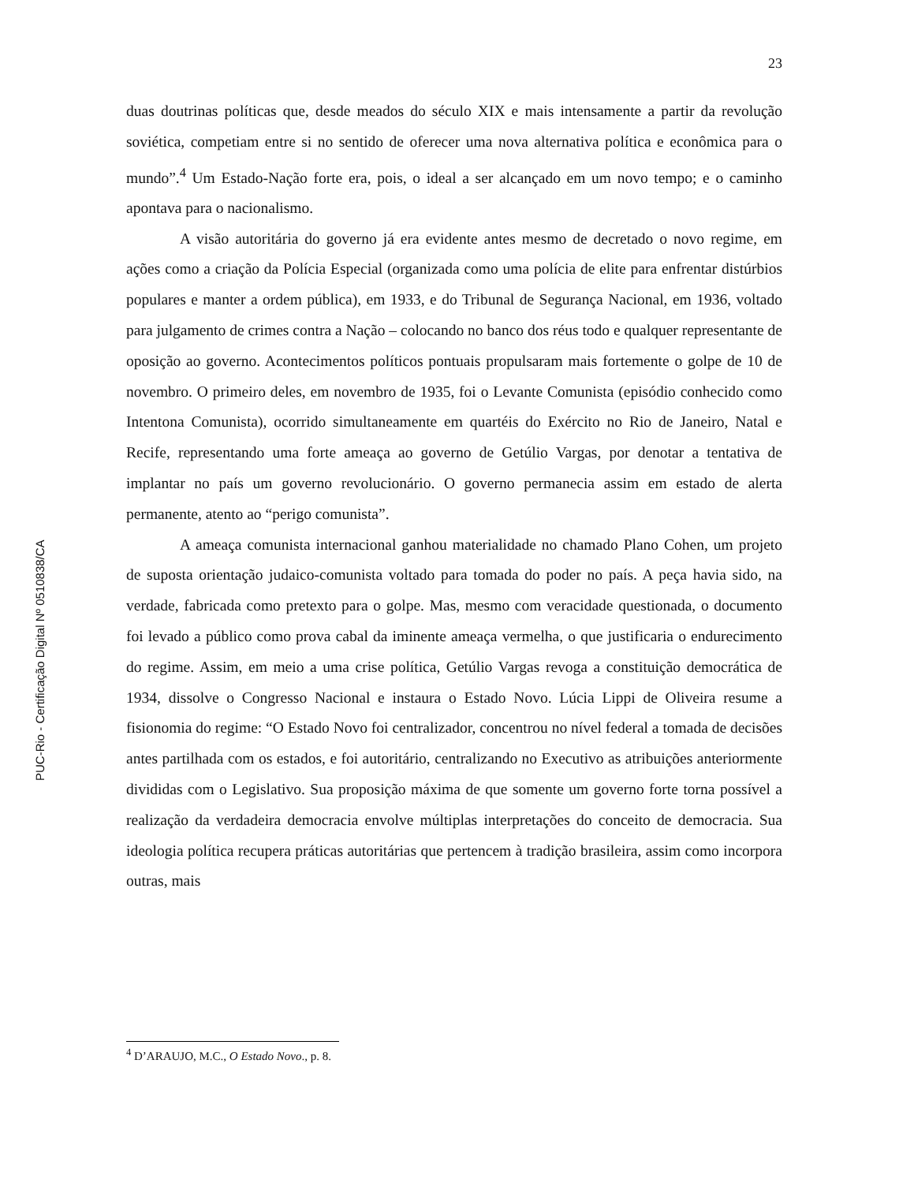23
duas doutrinas políticas que, desde meados do século XIX e mais intensamente a partir da revolução soviética, competiam entre si no sentido de oferecer uma nova alternativa política e econômica para o mundo”.<sup>4</sup> Um Estado-Nação forte era, pois, o ideal a ser alcançado em um novo tempo; e o caminho apontava para o nacionalismo.
A visão autoritária do governo já era evidente antes mesmo de decretado o novo regime, em ações como a criação da Polícia Especial (organizada como uma polícia de elite para enfrentar distúrbios populares e manter a ordem pública), em 1933, e do Tribunal de Segurança Nacional, em 1936, voltado para julgamento de crimes contra a Nação – colocando no banco dos réus todo e qualquer representante de oposição ao governo. Acontecimentos políticos pontuais propulsaram mais fortemente o golpe de 10 de novembro. O primeiro deles, em novembro de 1935, foi o Levante Comunista (episódio conhecido como Intentona Comunista), ocorrido simultaneamente em quartéis do Exército no Rio de Janeiro, Natal e Recife, representando uma forte ameaça ao governo de Getúlio Vargas, por denotar a tentativa de implantar no país um governo revolucionário. O governo permanecia assim em estado de alerta permanente, atento ao “perigo comunista”.
A ameaça comunista internacional ganhou materialidade no chamado Plano Cohen, um projeto de suposta orientação judaico-comunista voltado para tomada do poder no país. A peça havia sido, na verdade, fabricada como pretexto para o golpe. Mas, mesmo com veracidade questionada, o documento foi levado a público como prova cabal da iminente ameaça vermelha, o que justificaria o endurecimento do regime. Assim, em meio a uma crise política, Getúlio Vargas revoga a constituição democrática de 1934, dissolve o Congresso Nacional e instaura o Estado Novo. Lúcia Lippi de Oliveira resume a fisionomia do regime: “O Estado Novo foi centralizador, concentrou no nível federal a tomada de decisões antes partilhada com os estados, e foi autoritário, centralizando no Executivo as atribuições anteriormente divididas com o Legislativo. Sua proposição máxima de que somente um governo forte torna possível a realização da verdadeira democracia envolve múltiplas interpretações do conceito de democracia. Sua ideologia política recupera práticas autoritárias que pertencem à tradição brasileira, assim como incorpora outras, mais
<sup>4</sup> D’ARAUJO, M.C., O Estado Novo., p. 8.
PUC-Rio - Certificação Digital Nº 0510838/CA